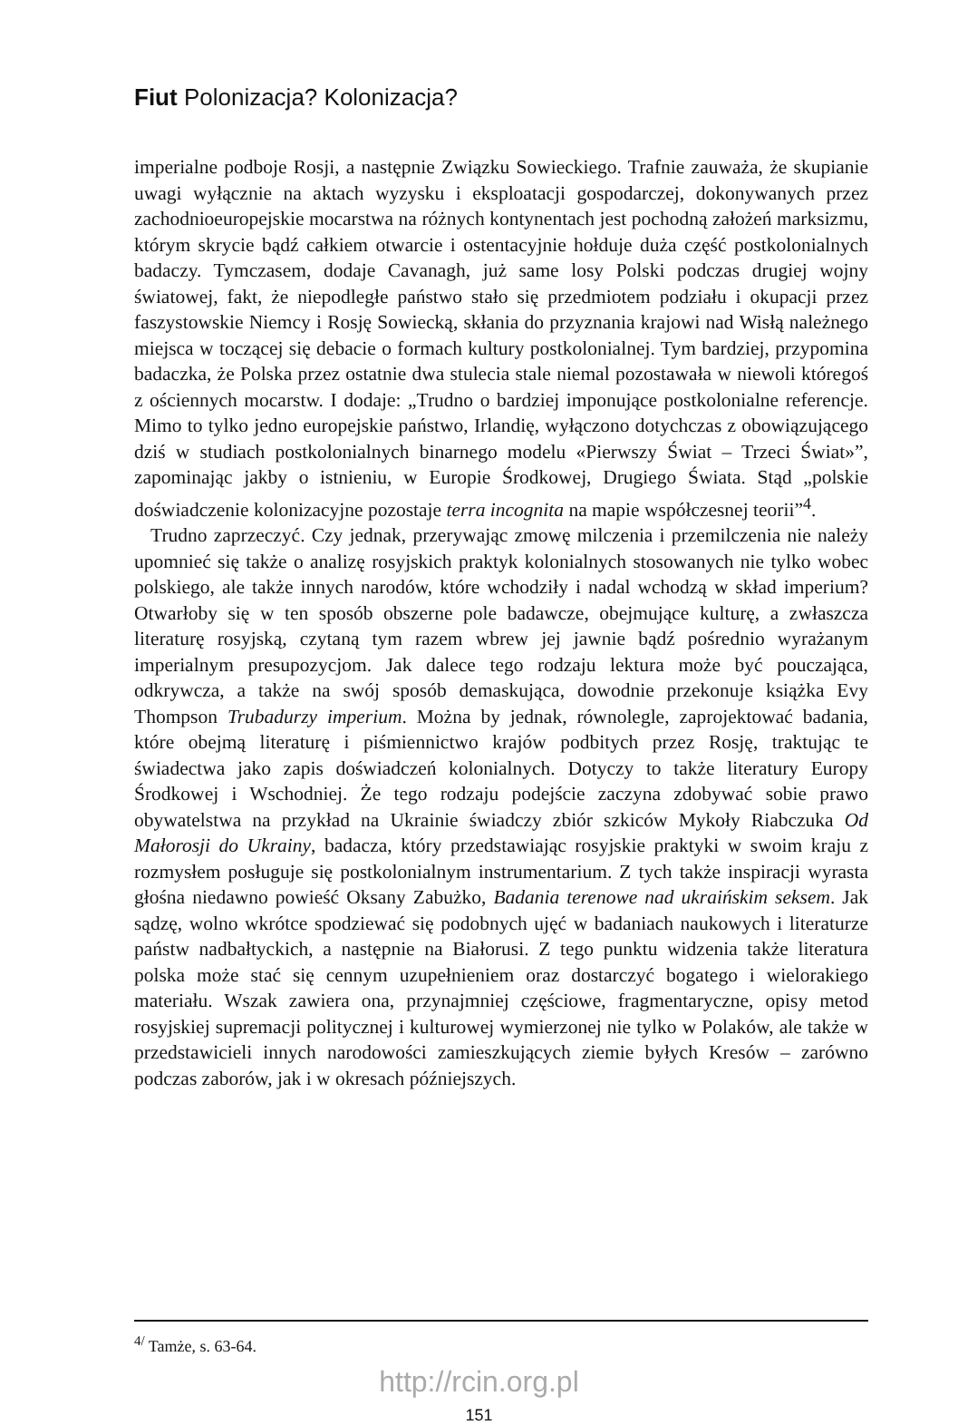Fiut Polonizacja? Kolonizacja?
imperialne podboje Rosji, a następnie Związku Sowieckiego. Trafnie zauważa, że skupianie uwagi wyłącznie na aktach wyzysku i eksploatacji gospodarczej, dokonywanych przez zachodnioeuropejskie mocarstwa na różnych kontynentach jest pochodną założeń marksizmu, którym skrycie bądź całkiem otwarcie i ostentacyjnie hołduje duża część postkolonialnych badaczy. Tymczasem, dodaje Cavanagh, już same losy Polski podczas drugiej wojny światowej, fakt, że niepodległe państwo stało się przedmiotem podziału i okupacji przez faszystowskie Niemcy i Rosję Sowiecką, skłania do przyznania krajowi nad Wisłą należnego miejsca w toczącej się debacie o formach kultury postkolonialnej. Tym bardziej, przypomina badaczka, że Polska przez ostatnie dwa stulecia stale niemal pozostawała w niewoli któregoś z ościennych mocarstw. I dodaje: „Trudno o bardziej imponujące postkolonialne referencje. Mimo to tylko jedno europejskie państwo, Irlandię, wyłączono dotychczas z obowiązującego dziś w studiach postkolonialnych binarnego modelu «Pierwszy Świat – Trzeci Świat»”, zapominając jakby o istnieniu, w Europie Środkowej, Drugiego Świata. Stąd „polskie doświadczenie kolonizacyjne pozostaje terra incognita na mapie współczesnej teorii”<sup>4</sup>.
Trudno zaprzeczyć. Czy jednak, przerywając zmowę milczenia i przemilczenia nie należy upomnieć się także o analizę rosyjskich praktyk kolonialnych stosowanych nie tylko wobec polskiego, ale także innych narodów, które wchodziły i nadal wchodzą w skład imperium? Otwarłoby się w ten sposób obszerne pole badawcze, obejmujące kulturę, a zwłaszcza literaturę rosyjską, czytaną tym razem wbrew jej jawnie bądź pośrednio wyrażanym imperialnym presupozycjom. Jak dalece tego rodzaju lektura może być pouczająca, odkrywcza, a także na swój sposób demaskująca, dowodnie przekonuje książka Evy Thompson Trubadurzy imperium. Można by jednak, równolegle, zaprojektować badania, które obejmą literaturę i piśmiennictwo krajów podbitych przez Rosję, traktując te świadectwa jako zapis doświadczeń kolonialnych. Dotyczy to także literatury Europy Środkowej i Wschodniej. Że tego rodzaju podejście zaczyna zdobywać sobie prawo obywatelstwa na przykład na Ukrainie świadczy zbiór szkiców Mykoły Riabczuka Od Małorosji do Ukrainy, badacza, który przedstawiając rosyjskie praktyki w swoim kraju z rozmysłem posługuje się postkolonialnym instrumentarium. Z tych także inspiracji wyrasta głośna niedawno powieść Oksany Zabużko, Badania terenowe nad ukraińskim seksem. Jak sądzę, wolno wkrótce spodziewać się podobnych ujęć w badaniach naukowych i literaturze państw nadbałtyckich, a następnie na Białorusi. Z tego punktu widzenia także literatura polska może stać się cennym uzupełnieniem oraz dostarczyć bogatego i wielorakiego materiału. Wszak zawiera ona, przynajmniej częściowe, fragmentaryczne, opisy metod rosyjskiej supremacji politycznej i kulturowej wymierzonej nie tylko w Polaków, ale także w przedstawicieli innych narodowości zamieszkujących ziemie byłych Kresów – zarówno podczas zaborów, jak i w okresach późniejszych.
<sup>4/</sup> Tamże, s. 63-64.
http://rcin.org.pl
151